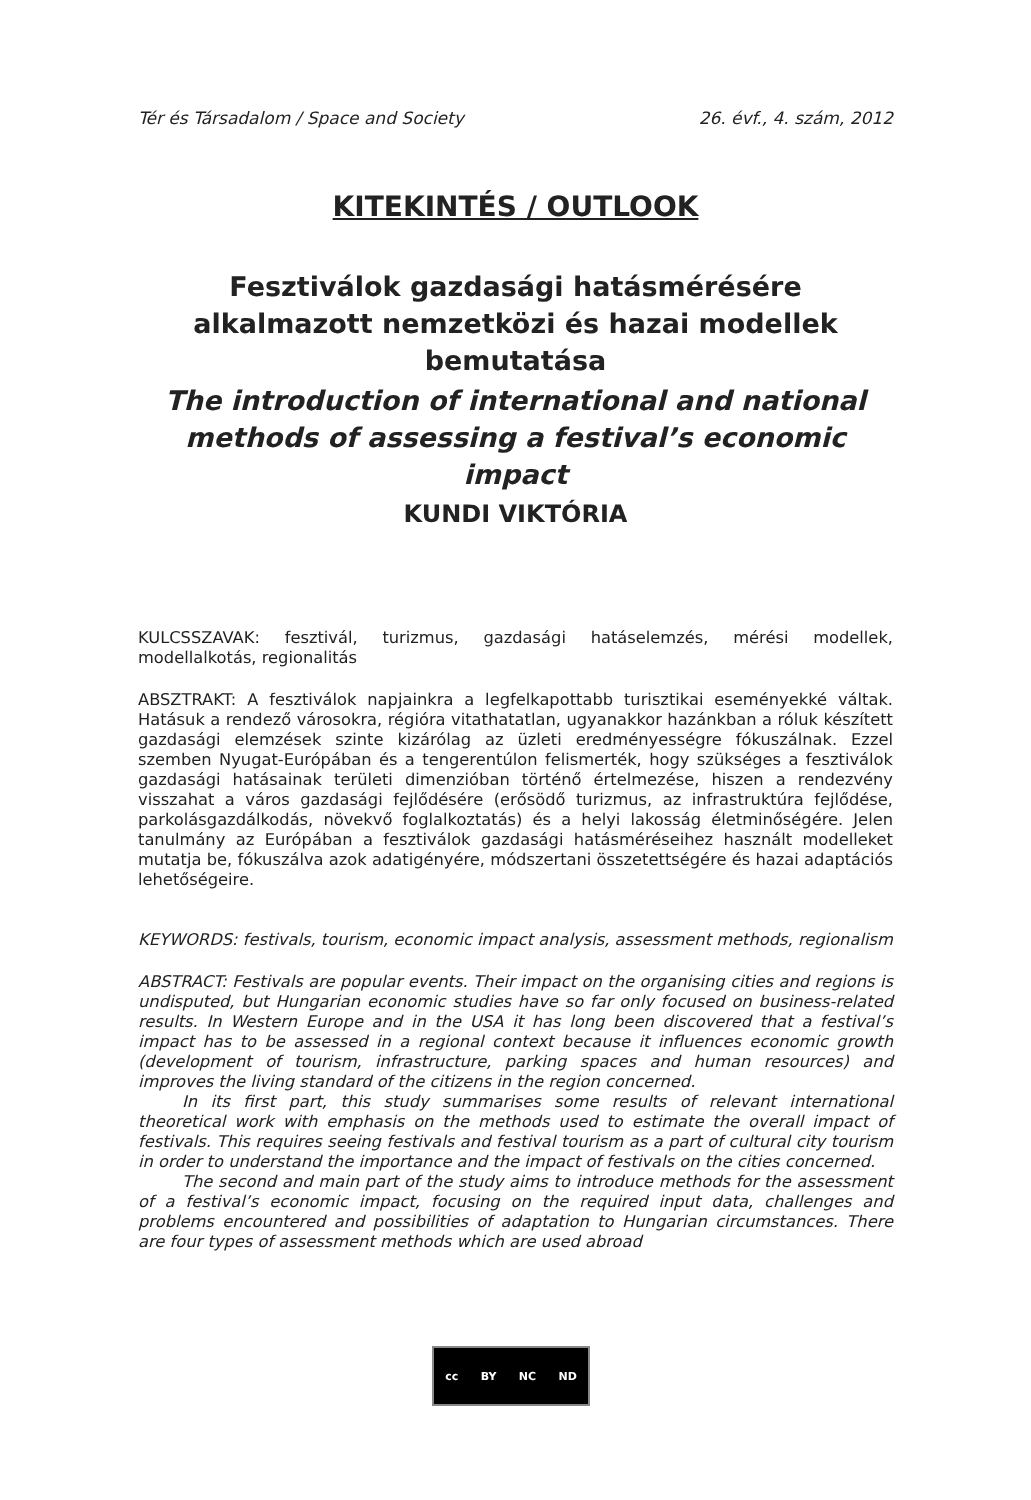Tér és Társadalom / Space and Society 26. évf., 4. szám, 2012
KITEKINTÉS / OUTLOOK
Fesztiválok gazdasági hatásmérésére alkalmazott nemzetközi és hazai modellek bemutatása
The introduction of international and national methods of assessing a festival’s economic impact
KUNDI VIKTÓRIA
KULCSSZAVAK: fesztivál, turizmus, gazdasági hatáselemzés, mérési modellek, modellalkotás, regionalitás
ABSZTRAKT: A fesztiválok napjainkra a legfelkapottabb turisztikai eseményekké váltak. Hatásuk a rendező városokra, régióra vitathatatlan, ugyanakkor hazánkban a róluk készített gazdasági elemzések szinte kizárólag az üzleti eredményességre fókuszálnak. Ezzel szemben Nyugat-Európában és a tengerentúlon felismerték, hogy szükséges a fesztiválok gazdasági hatásainak területi dimenzióban történő értelmezése, hiszen a rendezvény visszahat a város gazdasági fejlődésére (erősödő turizmus, az infrastruktúra fejlődése, parkolásgazdálkodás, növekvő foglalkoztatás) és a helyi lakosság életminőségére. Jelen tanulmány az Európában a fesztiválok gazdasági hatásméréseihez használt modelleket mutatja be, fókuszálva azok adatigényére, módszertani összetettségére és hazai adaptációs lehetőségeire.
KEYWORDS: festivals, tourism, economic impact analysis, assessment methods, regionalism
ABSTRACT: Festivals are popular events. Their impact on the organising cities and regions is undisputed, but Hungarian economic studies have so far only focused on business-related results. In Western Europe and in the USA it has long been discovered that a festival’s impact has to be assessed in a regional context because it influences economic growth (development of tourism, infrastructure, parking spaces and human resources) and improves the living standard of the citizens in the region concerned.
In its first part, this study summarises some results of relevant international theoretical work with emphasis on the methods used to estimate the overall impact of festivals. This requires seeing festivals and festival tourism as a part of cultural city tourism in order to understand the importance and the impact of festivals on the cities concerned.
The second and main part of the study aims to introduce methods for the assessment of a festival’s economic impact, focusing on the required input data, challenges and problems encountered and possibilities of adaptation to Hungarian circumstances. There are four types of assessment methods which are used abroad
cc BY NC ND